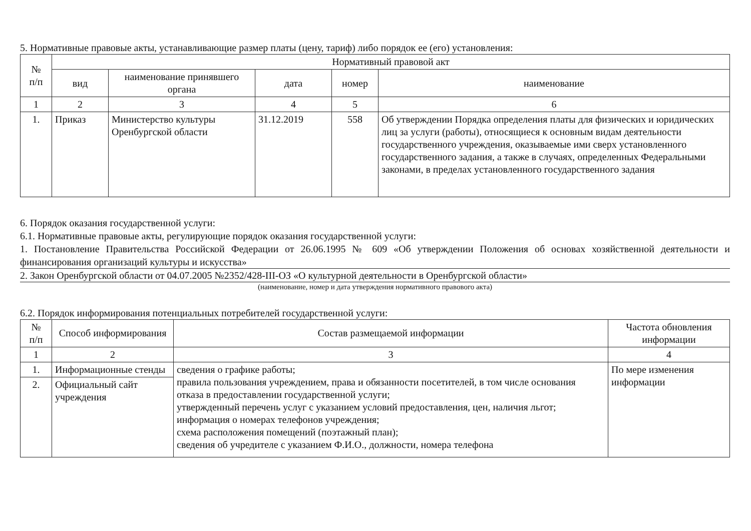5. Нормативные правовые акты, устанавливающие размер платы (цену, тариф) либо порядок ее (его) установления:
| № п/п | Нормативный правовой акт | | | | |
| --- | --- | --- | --- | --- | --- |
| | вид | наименование принявшего органа | дата | номер | наименование |
| 1 | 2 | 3 | 4 | 5 | 6 |
| 1. | Приказ | Министерство культуры Оренбургской области | 31.12.2019 | 558 | Об утверждении Порядка определения платы для физических и юридических лиц за услуги (работы), относящиеся к основным видам деятельности государственного учреждения, оказываемые ими сверх установленного государственного задания, а также в случаях, определенных Федеральными законами, в пределах установленного государственного задания |
6. Порядок оказания государственной услуги:
6.1. Нормативные правовые акты, регулирующие порядок оказания государственной услуги:
1. Постановление Правительства Российской Федерации от 26.06.1995 № 609 «Об утверждении Положения об основах хозяйственной деятельности и финансирования организаций культуры и искусства»
2. Закон Оренбургской области от 04.07.2005 №2352/428-III-ОЗ «О культурной деятельности в Оренбургской области»
(наименование, номер и дата утверждения нормативного правового акта)
6.2. Порядок информирования потенциальных потребителей государственной услуги:
| № п/п | Способ информирования | Состав размещаемой информации | Частота обновления информации |
| --- | --- | --- | --- |
| 1 | 2 | 3 | 4 |
| 1. | Информационные стенды | сведения о графике работы; правила пользования учреждением, права и обязанности посетителей, в том числе основания отказа в предоставлении государственной услуги; утвержденный перечень услуг с указанием условий предоставления, цен, наличия льгот; информация о номерах телефонов учреждения; схема расположения помещений (поэтажный план); сведения об учредителе с указанием Ф.И.О., должности, номера телефона | По мере изменения информации |
| 2. | Официальный сайт учреждения | | |